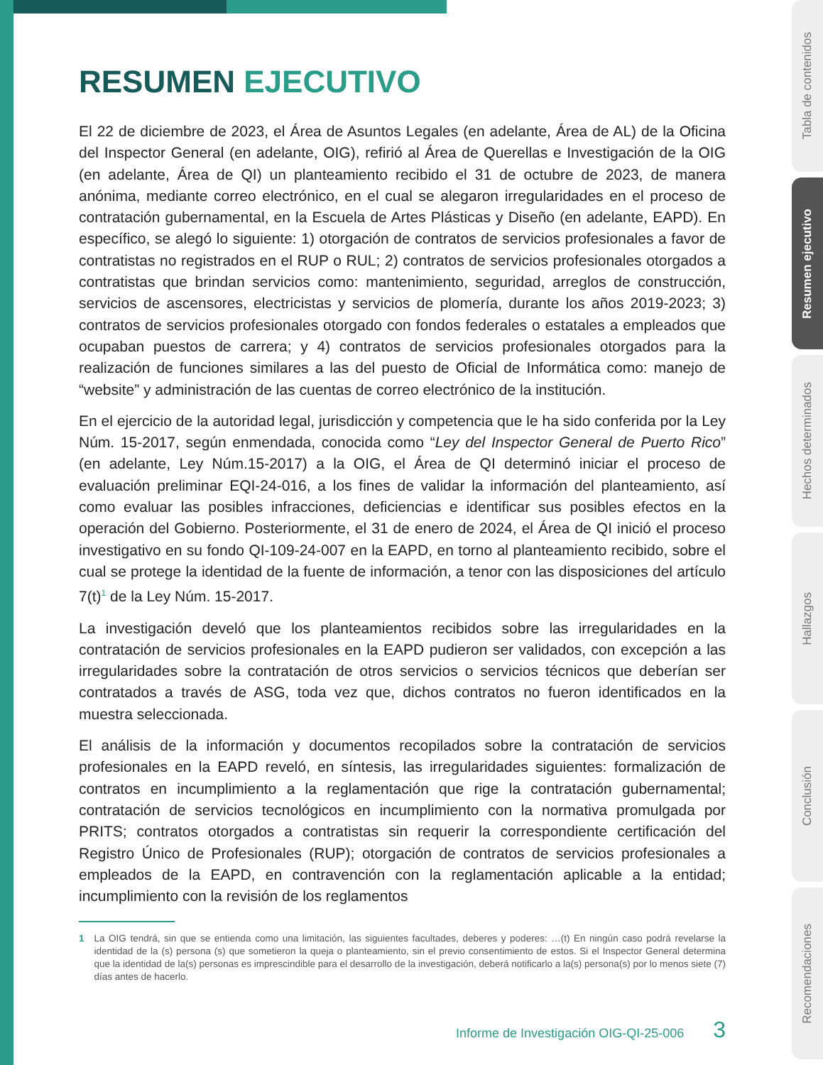Tabla de contenidos
Resumen ejecutivo
Hechos determinados
Hallazgos
Conclusión
Recomendaciones
RESUMEN EJECUTIVO
El 22 de diciembre de 2023, el Área de Asuntos Legales (en adelante, Área de AL) de la Oficina del Inspector General (en adelante, OIG), refirió al Área de Querellas e Investigación de la OIG (en adelante, Área de QI) un planteamiento recibido el 31 de octubre de 2023, de manera anónima, mediante correo electrónico, en el cual se alegaron irregularidades en el proceso de contratación gubernamental, en la Escuela de Artes Plásticas y Diseño (en adelante, EAPD). En específico, se alegó lo siguiente: 1) otorgación de contratos de servicios profesionales a favor de contratistas no registrados en el RUP o RUL; 2) contratos de servicios profesionales otorgados a contratistas que brindan servicios como: mantenimiento, seguridad, arreglos de construcción, servicios de ascensores, electricistas y servicios de plomería, durante los años 2019-2023; 3) contratos de servicios profesionales otorgado con fondos federales o estatales a empleados que ocupaban puestos de carrera; y 4) contratos de servicios profesionales otorgados para la realización de funciones similares a las del puesto de Oficial de Informática como: manejo de “website” y administración de las cuentas de correo electrónico de la institución.
En el ejercicio de la autoridad legal, jurisdicción y competencia que le ha sido conferida por la Ley Núm. 15-2017, según enmendada, conocida como “Ley del Inspector General de Puerto Rico” (en adelante, Ley Núm.15-2017) a la OIG, el Área de QI determinó iniciar el proceso de evaluación preliminar EQI-24-016, a los fines de validar la información del planteamiento, así como evaluar las posibles infracciones, deficiencias e identificar sus posibles efectos en la operación del Gobierno. Posteriormente, el 31 de enero de 2024, el Área de QI inició el proceso investigativo en su fondo QI-109-24-007 en la EAPD, en torno al planteamiento recibido, sobre el cual se protege la identidad de la fuente de información, a tenor con las disposiciones del artículo 7(t)<sup>1</sup> de la Ley Núm. 15-2017.
La investigación develó que los planteamientos recibidos sobre las irregularidades en la contratación de servicios profesionales en la EAPD pudieron ser validados, con excepción a las irregularidades sobre la contratación de otros servicios o servicios técnicos que deberían ser contratados a través de ASG, toda vez que, dichos contratos no fueron identificados en la muestra seleccionada.
El análisis de la información y documentos recopilados sobre la contratación de servicios profesionales en la EAPD reveló, en síntesis, las irregularidades siguientes: formalización de contratos en incumplimiento a la reglamentación que rige la contratación gubernamental; contratación de servicios tecnológicos en incumplimiento con la normativa promulgada por PRITS; contratos otorgados a contratistas sin requerir la correspondiente certificación del Registro Único de Profesionales (RUP); otorgación de contratos de servicios profesionales a empleados de la EAPD, en contravención con la reglamentación aplicable a la entidad; incumplimiento con la revisión de los reglamentos
1 La OIG tendrá, sin que se entienda como una limitación, las siguientes facultades, deberes y poderes: …(t) En ningún caso podrá revelarse la identidad de la (s) persona (s) que sometieron la queja o planteamiento, sin el previo consentimiento de estos. Si el Inspector General determina que la identidad de la(s) personas es imprescindible para el desarrollo de la investigación, deberá notificarlo a la(s) persona(s) por lo menos siete (7) días antes de hacerlo.
Informe de Investigación OIG-QI-25-006 3